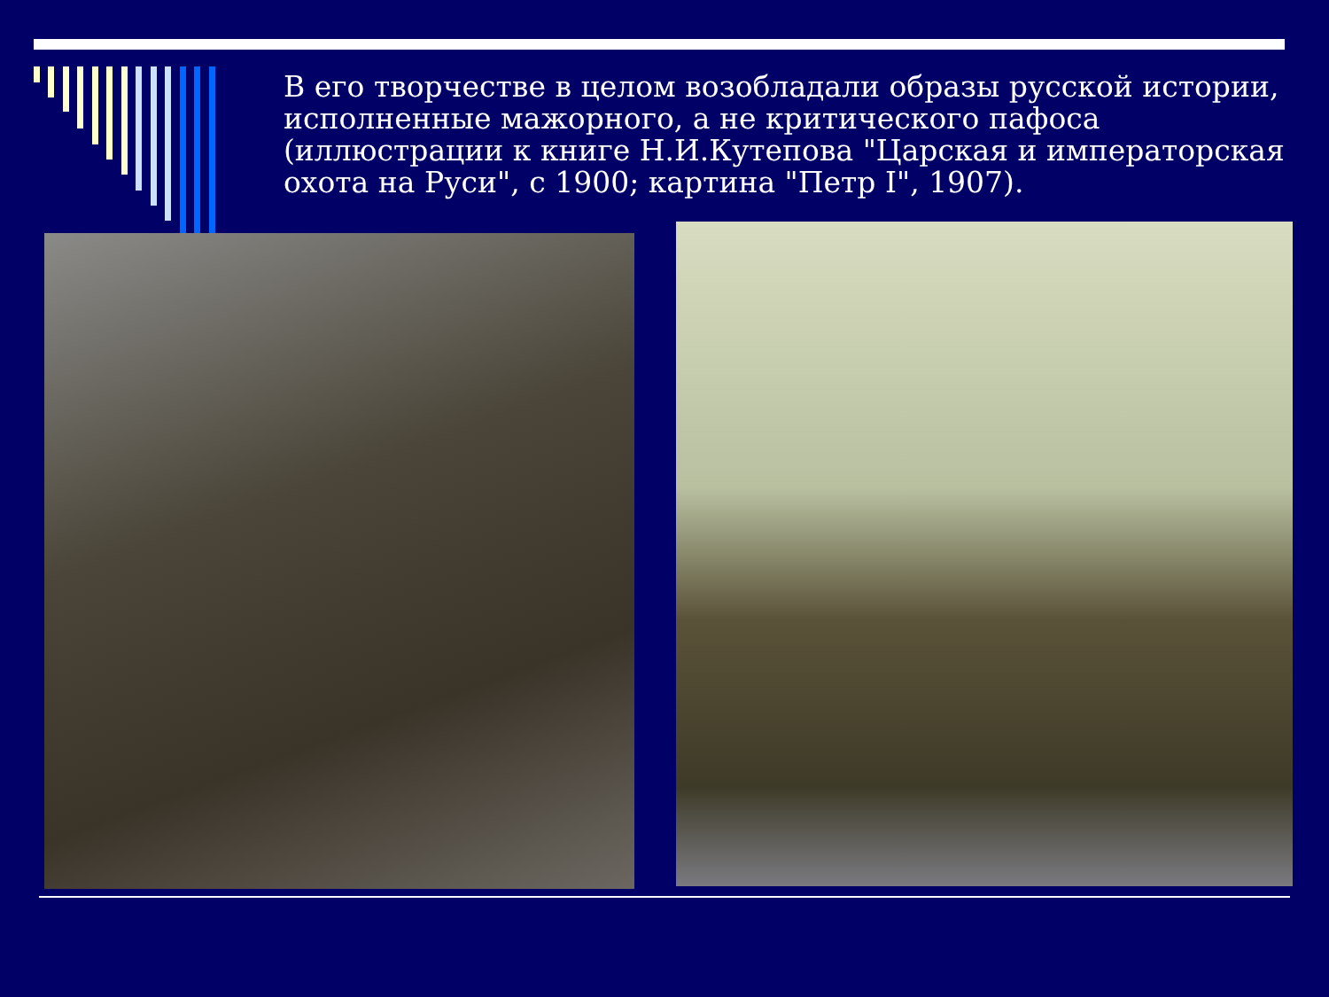В его творчестве в целом возобладали образы русской истории, исполненные мажорного, а не критического пафоса (иллюстрации к книге Н.И.Кутепова "Царская и императорская охота на Руси", с 1900; картина "Петр I", 1907).